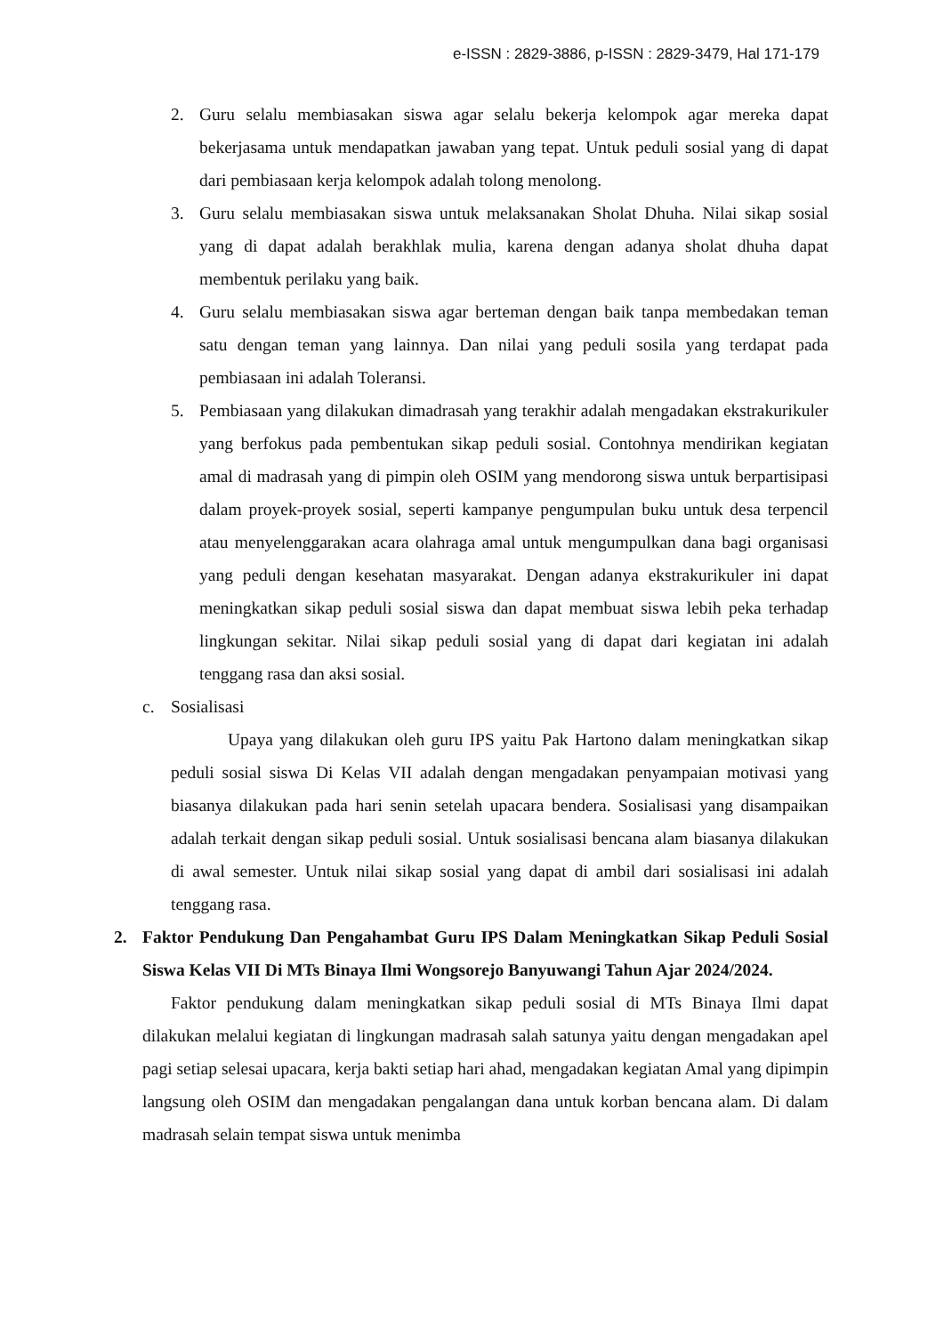e-ISSN : 2829-3886, p-ISSN : 2829-3479, Hal 171-179
2. Guru selalu membiasakan siswa agar selalu bekerja kelompok agar mereka dapat bekerjasama untuk mendapatkan jawaban yang tepat. Untuk peduli sosial yang di dapat dari pembiasaan kerja kelompok adalah tolong menolong.
3. Guru selalu membiasakan siswa untuk melaksanakan Sholat Dhuha. Nilai sikap sosial yang di dapat adalah berakhlak mulia, karena dengan adanya sholat dhuha dapat membentuk perilaku yang baik.
4. Guru selalu membiasakan siswa agar berteman dengan baik tanpa membedakan teman satu dengan teman yang lainnya. Dan nilai yang peduli sosila yang terdapat pada pembiasaan ini adalah Toleransi.
5. Pembiasaan yang dilakukan dimadrasah yang terakhir adalah mengadakan ekstrakurikuler yang berfokus pada pembentukan sikap peduli sosial. Contohnya mendirikan kegiatan amal di madrasah yang di pimpin oleh OSIM yang mendorong siswa untuk berpartisipasi dalam proyek-proyek sosial, seperti kampanye pengumpulan buku untuk desa terpencil atau menyelenggarakan acara olahraga amal untuk mengumpulkan dana bagi organisasi yang peduli dengan kesehatan masyarakat. Dengan adanya ekstrakurikuler ini dapat meningkatkan sikap peduli sosial siswa dan dapat membuat siswa lebih peka terhadap lingkungan sekitar. Nilai sikap peduli sosial yang di dapat dari kegiatan ini adalah tenggang rasa dan aksi sosial.
c. Sosialisasi
Upaya yang dilakukan oleh guru IPS yaitu Pak Hartono dalam meningkatkan sikap peduli sosial siswa Di Kelas VII adalah dengan mengadakan penyampaian motivasi yang biasanya dilakukan pada hari senin setelah upacara bendera. Sosialisasi yang disampaikan adalah terkait dengan sikap peduli sosial. Untuk sosialisasi bencana alam biasanya dilakukan di awal semester. Untuk nilai sikap sosial yang dapat di ambil dari sosialisasi ini adalah tenggang rasa.
2. Faktor Pendukung Dan Pengahambat Guru IPS Dalam Meningkatkan Sikap Peduli Sosial Siswa Kelas VII Di MTs Binaya Ilmi Wongsorejo Banyuwangi Tahun Ajar 2024/2024.
Faktor pendukung dalam meningkatkan sikap peduli sosial di MTs Binaya Ilmi dapat dilakukan melalui kegiatan di lingkungan madrasah salah satunya yaitu dengan mengadakan apel pagi setiap selesai upacara, kerja bakti setiap hari ahad, mengadakan kegiatan Amal yang dipimpin langsung oleh OSIM dan mengadakan pengalangan dana untuk korban bencana alam. Di dalam madrasah selain tempat siswa untuk menimba